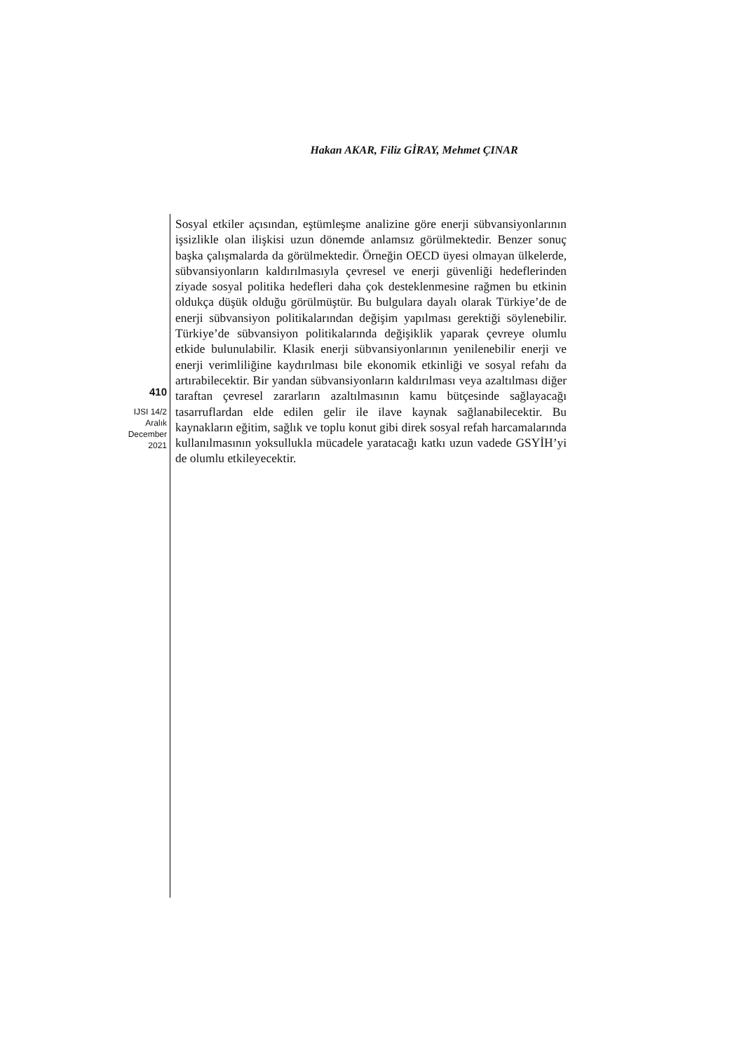Hakan AKAR, Filiz GİRAY, Mehmet ÇINAR
410
IJSI 14/2
Aralık
December
2021
Sosyal etkiler açısından, eştümleşme analizine göre enerji sübvansiyonlarının işsizlikle olan ilişkisi uzun dönemde anlamsız görülmektedir. Benzer sonuç başka çalışmalarda da görülmektedir. Örneğin OECD üyesi olmayan ülkelerde, sübvansiyonların kaldırılmasıyla çevresel ve enerji güvenliği hedeflerinden ziyade sosyal politika hedefleri daha çok desteklenmesine rağmen bu etkinin oldukça düşük olduğu görülmüştür. Bu bulgulara dayalı olarak Türkiye’de de enerji sübvansiyon politikalarından değişim yapılması gerektiği söylenebilir. Türkiye’de sübvansiyon politikalarında değişiklik yaparak çevreye olumlu etkide bulunulabilir. Klasik enerji sübvansiyonlarının yenilenebilir enerji ve enerji verimliliğine kaydırılması bile ekonomik etkinliği ve sosyal refahı da artırabilecektir. Bir yandan sübvansiyonların kaldırılması veya azaltılması diğer taraftan çevresel zararların azaltılmasının kamu bütçesinde sağlayacağı tasarruflardan elde edilen gelir ile ilave kaynak sağlanabilecektir. Bu kaynakların eğitim, sağlık ve toplu konut gibi direk sosyal refah harcamalarında kullanılmasının yoksullukla mücadele yaratacağı katkı uzun vadede GSYİH’yi de olumlu etkileyecektir.